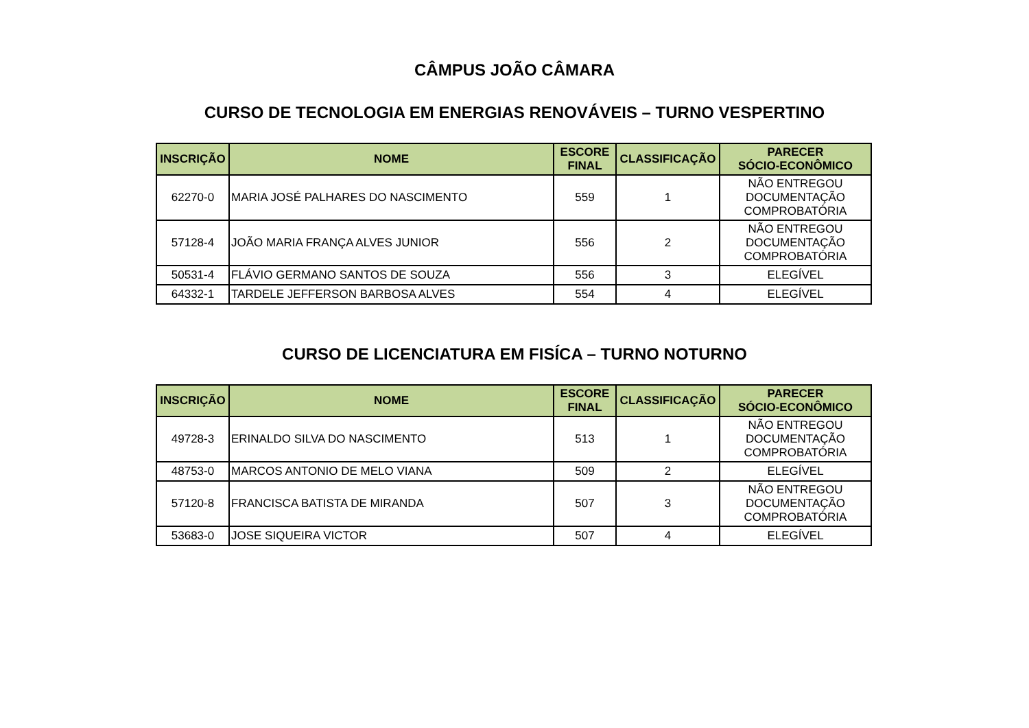CÂMPUS JOÃO CÂMARA
CURSO DE TECNOLOGIA EM ENERGIAS RENOVÁVEIS – TURNO VESPERTINO
| INSCRIÇÃO | NOME | ESCORE FINAL | CLASSIFICAÇÃO | PARECER SÓCIO-ECONÔMICO |
| --- | --- | --- | --- | --- |
| 62270-0 | MARIA JOSÉ PALHARES DO NASCIMENTO | 559 | 1 | NÃO ENTREGOU DOCUMENTAÇÃO COMPROBATÓRIA |
| 57128-4 | JOÃO MARIA FRANÇA ALVES JUNIOR | 556 | 2 | NÃO ENTREGOU DOCUMENTAÇÃO COMPROBATÓRIA |
| 50531-4 | FLÁVIO GERMANO SANTOS DE SOUZA | 556 | 3 | ELEGÍVEL |
| 64332-1 | TARDELE JEFFERSON BARBOSA ALVES | 554 | 4 | ELEGÍVEL |
CURSO DE LICENCIATURA EM FISÍCA – TURNO NOTURNO
| INSCRIÇÃO | NOME | ESCORE FINAL | CLASSIFICAÇÃO | PARECER SÓCIO-ECONÔMICO |
| --- | --- | --- | --- | --- |
| 49728-3 | ERINALDO SILVA DO NASCIMENTO | 513 | 1 | NÃO ENTREGOU DOCUMENTAÇÃO COMPROBATÓRIA |
| 48753-0 | MARCOS ANTONIO DE MELO VIANA | 509 | 2 | ELEGÍVEL |
| 57120-8 | FRANCISCA BATISTA DE MIRANDA | 507 | 3 | NÃO ENTREGOU DOCUMENTAÇÃO COMPROBATÓRIA |
| 53683-0 | JOSE SIQUEIRA VICTOR | 507 | 4 | ELEGÍVEL |